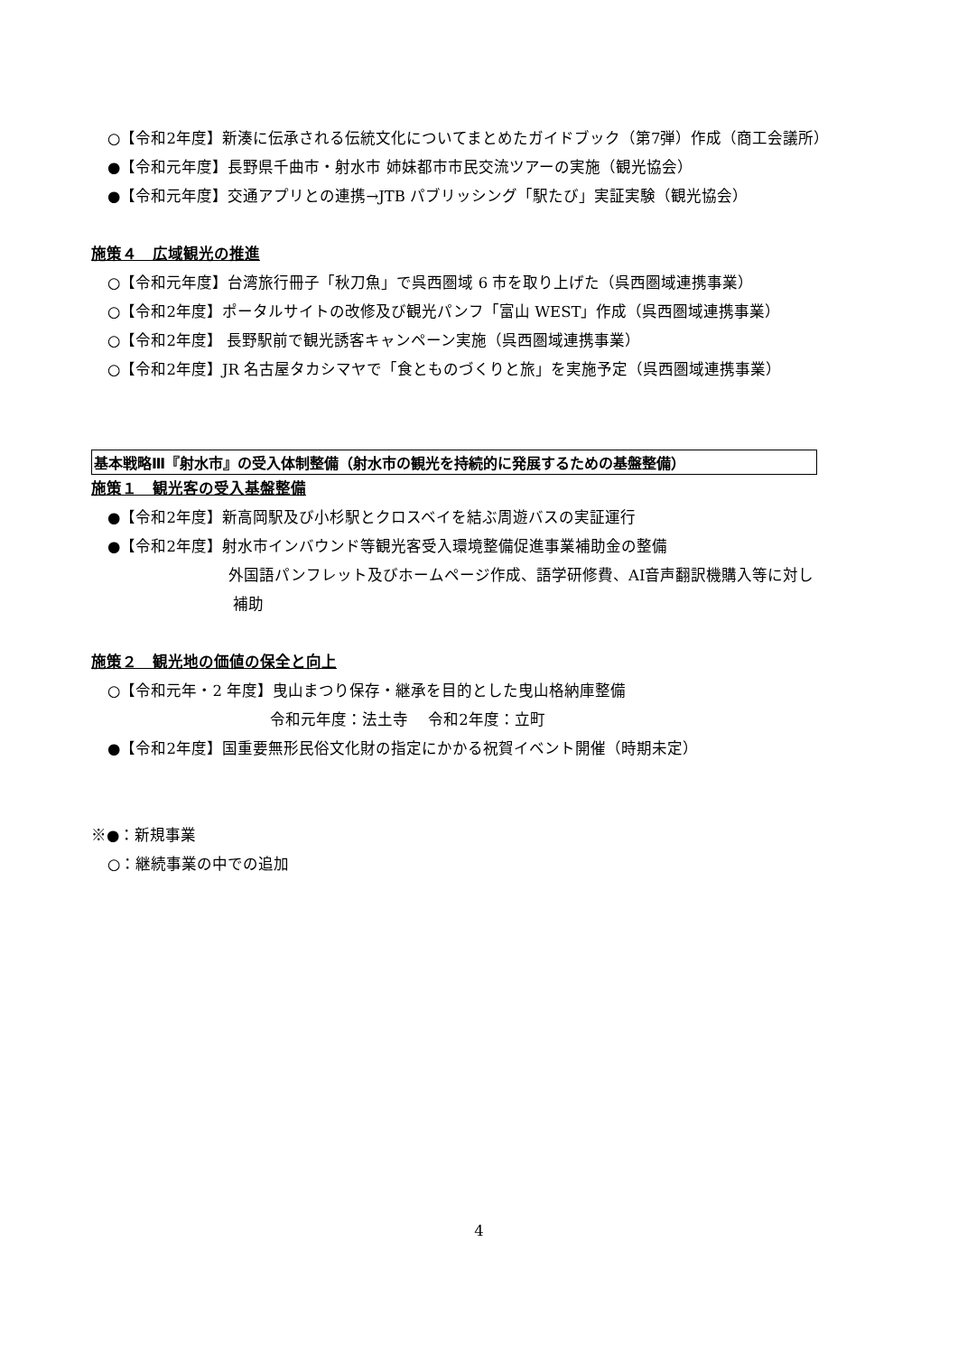○【令和2年度】新湊に伝承される伝統文化についてまとめたガイドブック（第7弾）作成（商工会議所）
●【令和元年度】長野県千曲市・射水市 姉妹都市市民交流ツアーの実施（観光協会）
●【令和元年度】交通アプリとの連携→JTB パブリッシング「駅たび」実証実験（観光協会）
施策４　広域観光の推進
○【令和元年度】台湾旅行冊子「秋刀魚」で呉西圏域 6 市を取り上げた（呉西圏域連携事業）
○【令和2年度】ポータルサイトの改修及び観光パンフ「富山 WEST」作成（呉西圏域連携事業）
○【令和2年度】 長野駅前で観光誘客キャンペーン実施（呉西圏域連携事業）
○【令和2年度】JR 名古屋タカシマヤで「食とものづくりと旅」を実施予定（呉西圏域連携事業）
基本戦略Ⅲ『射水市』の受入体制整備（射水市の観光を持続的に発展するための基盤整備）
施策１　観光客の受入基盤整備
●【令和2年度】新高岡駅及び小杉駅とクロスベイを結ぶ周遊バスの実証運行
●【令和2年度】射水市インバウンド等観光客受入環境整備促進事業補助金の整備
外国語パンフレット及びホームページ作成、語学研修費、AI音声翻訳機購入等に対し
補助
施策２　観光地の価値の保全と向上
○【令和元年・2 年度】曳山まつり保存・継承を目的とした曳山格納庫整備
令和元年度：法土寺　 令和2年度：立町
●【令和2年度】国重要無形民俗文化財の指定にかかる祝賀イベント開催（時期未定）
※●：新規事業
○：継続事業の中での追加
4